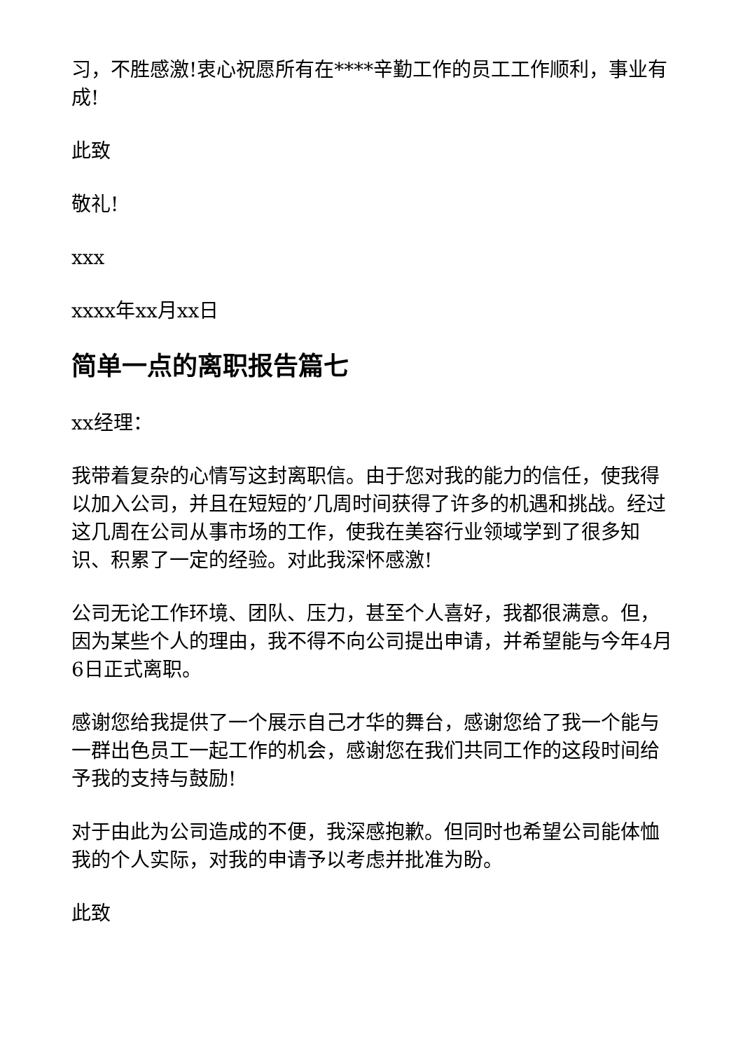习，不胜感激!衷心祝愿所有在****辛勤工作的员工工作顺利，事业有成!
此致
敬礼!
xxx
xxxx年xx月xx日
简单一点的离职报告篇七
xx经理：
我带着复杂的心情写这封离职信。由于您对我的能力的信任，使我得以加入公司，并且在短短的’几周时间获得了许多的机遇和挑战。经过这几周在公司从事市场的工作，使我在美容行业领域学到了很多知识、积累了一定的经验。对此我深怀感激!
公司无论工作环境、团队、压力，甚至个人喜好，我都很满意。但，因为某些个人的理由，我不得不向公司提出申请，并希望能与今年4月6日正式离职。
感谢您给我提供了一个展示自己才华的舞台，感谢您给了我一个能与一群出色员工一起工作的机会，感谢您在我们共同工作的这段时间给予我的支持与鼓励!
对于由此为公司造成的不便，我深感抱歉。但同时也希望公司能体恤我的个人实际，对我的申请予以考虑并批准为盼。
此致